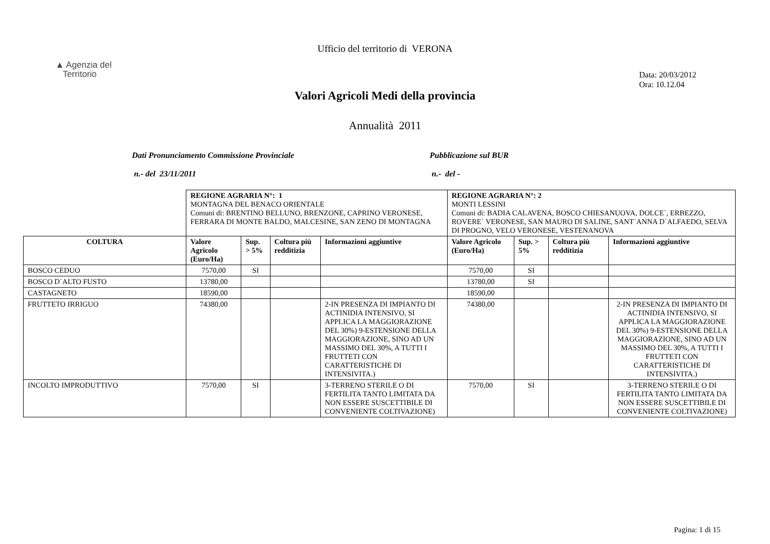Ufficio del territorio di VERONA
▲ Agenzia del
Territorio
Data: 20/03/2012
Ora: 10.12.04
Valori Agricoli Medi della provincia
Annualità 2011
Dati Pronunciamento Commissione Provinciale
n.- del 23/11/2011
Pubblicazione sul BUR
n.- del -
| | REGIONE AGRARIA N°: 1 MONTAGNA DEL BENACO ORIENTALE Comuni di: BRENTINO BELLUNO, BRENZONE, CAPRINO VERONESE, FERRARA DI MONTE BALDO, MALCESINE, SAN ZENO DI MONTAGNA | | | | REGIONE AGRARIA N°: 2 MONTI LESSINI Comuni di: BADIA CALAVENA, BOSCO CHIESANUOVA, DOLCE`, ERBEZZO, ROVERE` VERONESE, SAN MAURO DI SALINE, SANT`ANNA D`ALFAEDO, SELVA DI PROGNO, VELO VERONESE, VESTENANOVA | | | |
| COLTURA | Valore Agricolo (Euro/Ha) | Sup. > 5% | Coltura più redditizia | Informazioni aggiuntive | Valore Agricolo (Euro/Ha) | Sup. > 5% | Coltura più redditizia | Informazioni aggiuntive |
| BOSCO CEDUO | 7570,00 | SI | | | 7570,00 | SI | | |
| BOSCO D`ALTO FUSTO | 13780,00 | | | | 13780,00 | SI | | |
| CASTAGNETO | 18590,00 | | | | 18590,00 | | | |
| FRUTTETO IRRIGUO | 74380,00 | | | 2-IN PRESENZA DI IMPIANTO DI ACTINIDIA INTENSIVO, SI APPLICA LA MAGGIORAZIONE DEL 30%) 9-ESTENSIONE DELLA MAGGIORAZIONE, SINO AD UN MASSIMO DEL 30%, A TUTTI I FRUTTETI CON CARATTERISTICHE DI INTENSIVITA.) | 74380,00 | | | 2-IN PRESENZA DI IMPIANTO DI ACTINIDIA INTENSIVO, SI APPLICA LA MAGGIORAZIONE DEL 30%) 9-ESTENSIONE DELLA MAGGIORAZIONE, SINO AD UN MASSIMO DEL 30%, A TUTTI I FRUTTETI CON CARATTERISTICHE DI INTENSIVITA.) |
| INCOLTO IMPRODUTTIVO | 7570,00 | SI | | 3-TERRENO STERILE O DI FERTILITA TANTO LIMITATA DA NON ESSERE SUSCETTIBILE DI CONVENIENTE COLTIVAZIONE) | 7570,00 | SI | | 3-TERRENO STERILE O DI FERTILITA TANTO LIMITATA DA NON ESSERE SUSCETTIBILE DI CONVENIENTE COLTIVAZIONE) |
Pagina: 1 di 15